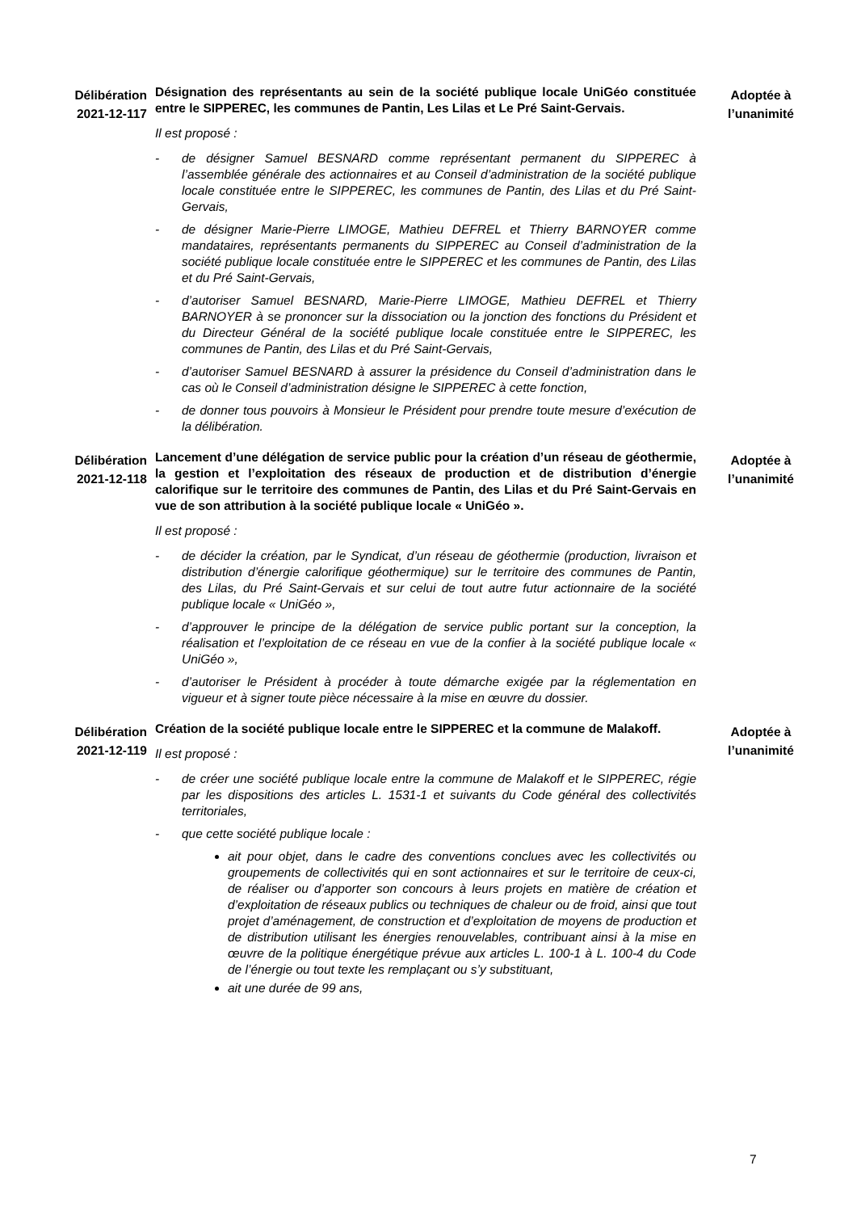Délibération 2021-12-117
Désignation des représentants au sein de la société publique locale UniGéo constituée entre le SIPPEREC, les communes de Pantin, Les Lilas et Le Pré Saint-Gervais.
Il est proposé :
- de désigner Samuel BESNARD comme représentant permanent du SIPPEREC à l’assemblée générale des actionnaires et au Conseil d’administration de la société publique locale constituée entre le SIPPEREC, les communes de Pantin, des Lilas et du Pré Saint-Gervais,
- de désigner Marie-Pierre LIMOGE, Mathieu DEFREL et Thierry BARNOYER comme mandataires, représentants permanents du SIPPEREC au Conseil d’administration de la société publique locale constituée entre le SIPPEREC et les communes de Pantin, des Lilas et du Pré Saint-Gervais,
- d’autoriser Samuel BESNARD, Marie-Pierre LIMOGE, Mathieu DEFREL et Thierry BARNOYER à se prononcer sur la dissociation ou la jonction des fonctions du Président et du Directeur Général de la société publique locale constituée entre le SIPPEREC, les communes de Pantin, des Lilas et du Pré Saint-Gervais,
- d’autoriser Samuel BESNARD à assurer la présidence du Conseil d’administration dans le cas où le Conseil d’administration désigne le SIPPEREC à cette fonction,
- de donner tous pouvoirs à Monsieur le Président pour prendre toute mesure d’exécution de la délibération.
Adoptée à l’unanimité
Délibération 2021-12-118
Lancement d’une délégation de service public pour la création d’un réseau de géothermie, la gestion et l’exploitation des réseaux de production et de distribution d’énergie calorifique sur le territoire des communes de Pantin, des Lilas et du Pré Saint-Gervais en vue de son attribution à la société publique locale « UniGéo ».
Il est proposé :
- de décider la création, par le Syndicat, d’un réseau de géothermie (production, livraison et distribution d’énergie calorifique géothermique) sur le territoire des communes de Pantin, des Lilas, du Pré Saint-Gervais et sur celui de tout autre futur actionnaire de la société publique locale « UniGéo »,
- d’approuver le principe de la délégation de service public portant sur la conception, la réalisation et l’exploitation de ce réseau en vue de la confier à la société publique locale « UniGéo »,
- d’autoriser le Président à procéder à toute démarche exigée par la réglementation en vigueur et à signer toute pièce nécessaire à la mise en œuvre du dossier.
Adoptée à l’unanimité
Délibération 2021-12-119
Création de la société publique locale entre le SIPPEREC et la commune de Malakoff.
Il est proposé :
- de créer une société publique locale entre la commune de Malakoff et le SIPPEREC, régie par les dispositions des articles L. 1531-1 et suivants du Code général des collectivités territoriales,
- que cette société publique locale :
ait pour objet, dans le cadre des conventions conclues avec les collectivités ou groupements de collectivités qui en sont actionnaires et sur le territoire de ceux-ci, de réaliser ou d’apporter son concours à leurs projets en matière de création et d’exploitation de réseaux publics ou techniques de chaleur ou de froid, ainsi que tout projet d’aménagement, de construction et d’exploitation de moyens de production et de distribution utilisant les énergies renouvelables, contribuant ainsi à la mise en œuvre de la politique énergétique prévue aux articles L. 100-1 à L. 100-4 du Code de l’énergie ou tout texte les remplaçant ou s’y substituant,
ait une durée de 99 ans,
Adoptée à l’unanimité
7